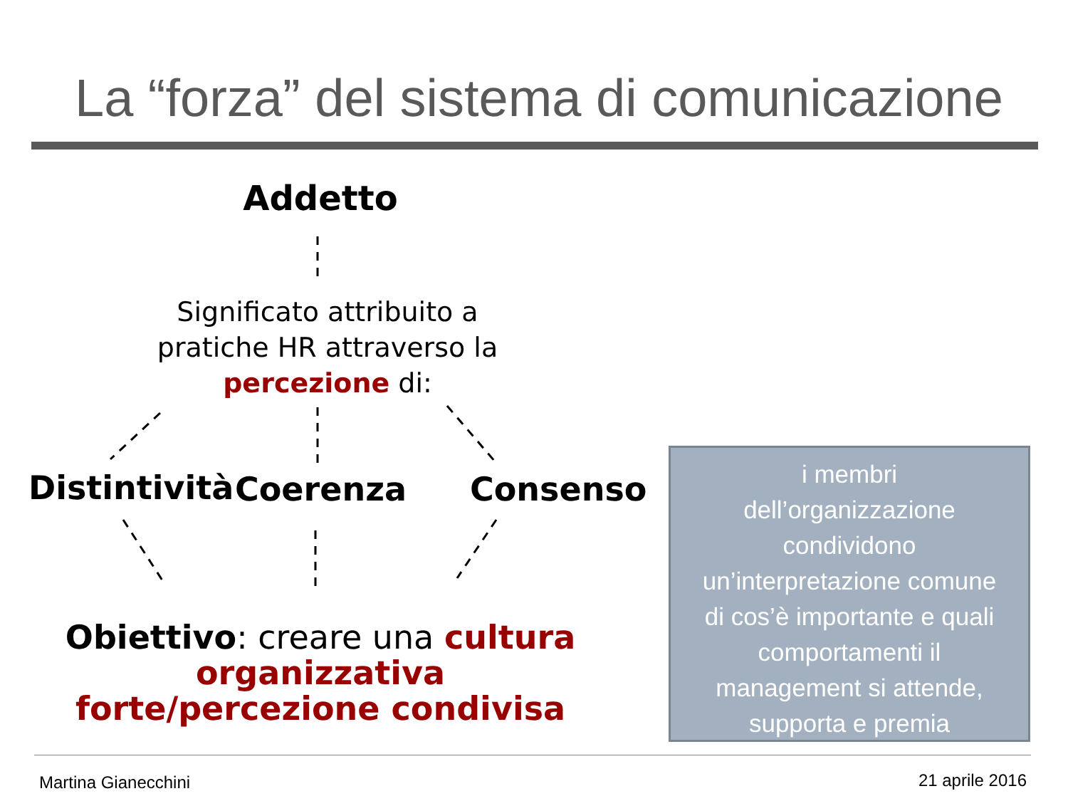La “forza” del sistema di comunicazione
Addetto
Significato attribuito a pratiche HR attraverso la percezione di:
Distintività
Coerenza Consenso
Obiettivo: creare una cultura organizzativa forte/percezione condivisa
i membri
dell’organizzazione
condividono
un’interpretazione comune
di cos’è importante e quali
comportamenti il
management si attende,
supporta e premia
Martina Gianecchini 21 aprile 2016